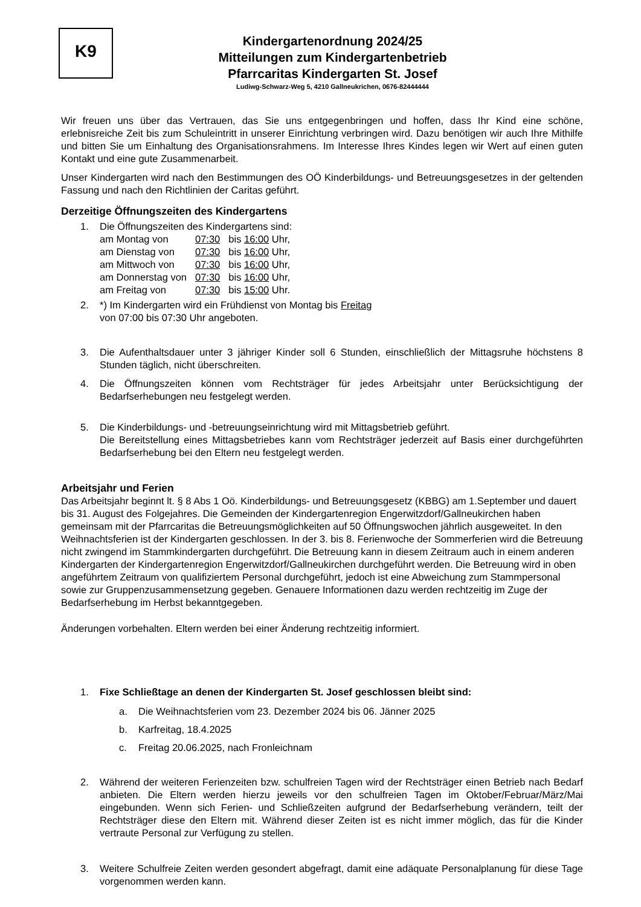K9
Kindergartenordnung 2024/25
Mitteilungen zum Kindergartenbetrieb
Pfarrcaritas Kindergarten St. Josef
Ludiwg-Schwarz-Weg 5, 4210 Gallneukrichen, 0676-82444444
Wir freuen uns über das Vertrauen, das Sie uns entgegenbringen und hoffen, dass Ihr Kind eine schöne, erlebnisreiche Zeit bis zum Schuleintritt in unserer Einrichtung verbringen wird. Dazu benötigen wir auch Ihre Mithilfe und bitten Sie um Einhaltung des Organisationsrahmens. Im Interesse Ihres Kindes legen wir Wert auf einen guten Kontakt und eine gute Zusammenarbeit.
Unser Kindergarten wird nach den Bestimmungen des OÖ Kinderbildungs- und Betreuungsgesetzes in der geltenden Fassung und nach den Richtlinien der Caritas geführt.
Derzeitige Öffnungszeiten des Kindergartens
1. Die Öffnungszeiten des Kindergartens sind:
| am Montag von | 07:30 | bis 16:00 Uhr, |
| am Dienstag von | 07:30 | bis 16:00 Uhr, |
| am Mittwoch von | 07:30 | bis 16:00 Uhr, |
| am Donnerstag von | 07:30 | bis 16:00 Uhr, |
| am Freitag von | 07:30 | bis 15:00 Uhr. |
2. *) Im Kindergarten wird ein Frühdienst von Montag bis Freitag
von 07:00 bis 07:30 Uhr angeboten.
3. Die Aufenthaltsdauer unter 3 jähriger Kinder soll 6 Stunden, einschließlich der Mittagsruhe höchstens 8 Stunden täglich, nicht überschreiten.
4. Die Öffnungszeiten können vom Rechtsträger für jedes Arbeitsjahr unter Berücksichtigung der Bedarfserhebungen neu festgelegt werden.
5. Die Kinderbildungs- und -betreuungseinrichtung wird mit Mittagsbetrieb geführt.
Die Bereitstellung eines Mittagsbetriebes kann vom Rechtsträger jederzeit auf Basis einer durchgeführten Bedarfserhebung bei den Eltern neu festgelegt werden.
Arbeitsjahr und Ferien
Das Arbeitsjahr beginnt lt. § 8 Abs 1 Oö. Kinderbildungs- und Betreuungsgesetz (KBBG) am 1.September und dauert bis 31. August des Folgejahres. Die Gemeinden der Kindergartenregion Engerwitzdorf/Gallneukirchen haben gemeinsam mit der Pfarrcaritas die Betreuungsmöglichkeiten auf 50 Öffnungswochen jährlich ausgeweitet. In den Weihnachtsferien ist der Kindergarten geschlossen. In der 3. bis 8. Ferienwoche der Sommerferien wird die Betreuung nicht zwingend im Stammkindergarten durchgeführt. Die Betreuung kann in diesem Zeitraum auch in einem anderen Kindergarten der Kindergartenregion Engerwitzdorf/Gallneukirchen durchgeführt werden. Die Betreuung wird in oben angeführtem Zeitraum von qualifiziertem Personal durchgeführt, jedoch ist eine Abweichung zum Stammpersonal sowie zur Gruppenzusammensetzung gegeben. Genauere Informationen dazu werden rechtzeitig im Zuge der Bedarfserhebung im Herbst bekanntgegeben.
Änderungen vorbehalten. Eltern werden bei einer Änderung rechtzeitig informiert.
1. Fixe Schließtage an denen der Kindergarten St. Josef geschlossen bleibt sind:
a. Die Weihnachtsferien vom 23. Dezember 2024 bis 06. Jänner 2025
b. Karfreitag, 18.4.2025
c. Freitag 20.06.2025, nach Fronleichnam
2. Während der weiteren Ferienzeiten bzw. schulfreien Tagen wird der Rechtsträger einen Betrieb nach Bedarf anbieten. Die Eltern werden hierzu jeweils vor den schulfreien Tagen im Oktober/Februar/März/Mai eingebunden. Wenn sich Ferien- und Schließzeiten aufgrund der Bedarfserhebung verändern, teilt der Rechtsträger diese den Eltern mit. Während dieser Zeiten ist es nicht immer möglich, das für die Kinder vertraute Personal zur Verfügung zu stellen.
3. Weitere Schulfreie Zeiten werden gesondert abgefragt, damit eine adäquate Personalplanung für diese Tage vorgenommen werden kann.